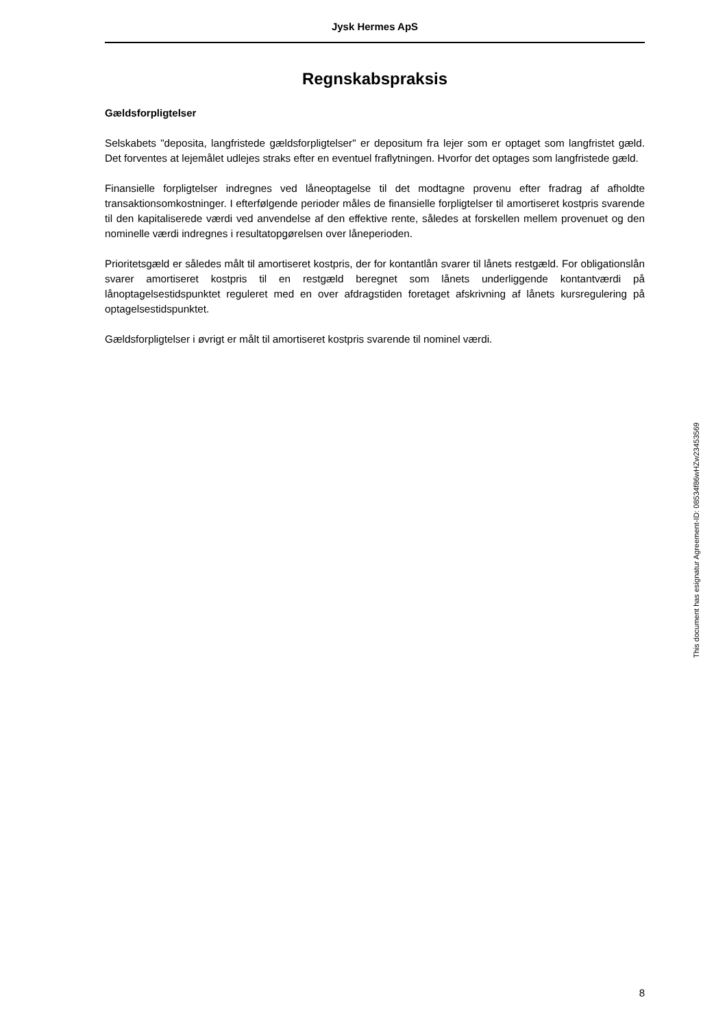Jysk Hermes ApS
Regnskabspraksis
Gældsforpligtelser
Selskabets "deposita, langfristede gældsforpligtelser" er depositum fra lejer som er optaget som langfristet gæld. Det forventes at lejemålet udlejes straks efter en eventuel fraflytningen. Hvorfor det optages som langfristede gæld.
Finansielle forpligtelser indregnes ved låneoptagelse til det modtagne provenu efter fradrag af afholdte transaktionsomkostninger. I efterfølgende perioder måles de finansielle forpligtelser til amortiseret kostpris svarende til den kapitaliserede værdi ved anvendelse af den effektive rente, således at forskellen mellem provenuet og den nominelle værdi indregnes i resultatopgørelsen over låneperioden.
Prioritetsgæld er således målt til amortiseret kostpris, der for kontantlån svarer til lånets restgæld. For obligationslån svarer amortiseret kostpris til en restgæld beregnet som lånets underliggende kontantværdi på lånoptagelsestidspunktet reguleret med en over afdragstiden foretaget afskrivning af lånets kursregulering på optagelsestidspunktet.
Gældsforpligtelser i øvrigt er målt til amortiseret kostpris svarende til nominel værdi.
This document has esignatur Agreement-ID: 08534f86wHZw23453569
8